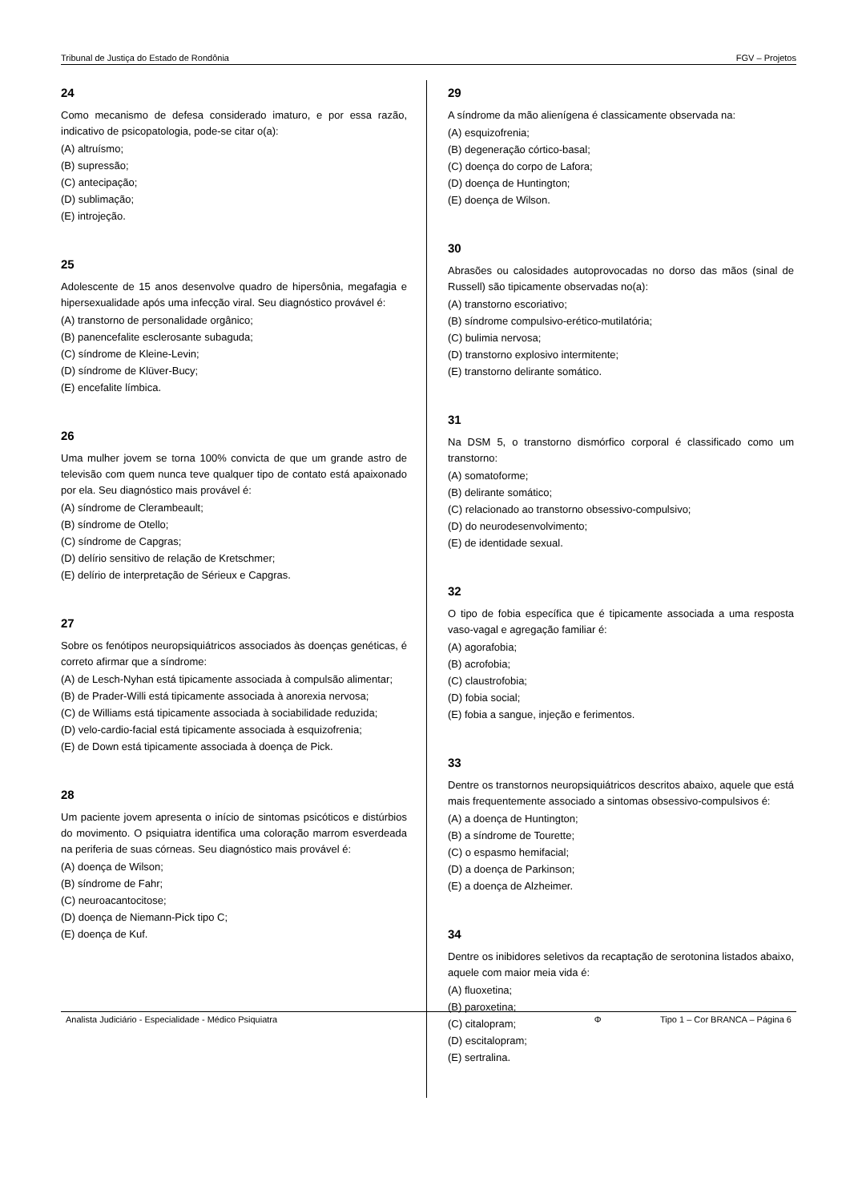Tribunal de Justiça do Estado de Rondônia FGV – Projetos
24
Como mecanismo de defesa considerado imaturo, e por essa razão, indicativo de psicopatologia, pode-se citar o(a):
(A) altruísmo;
(B) supressão;
(C) antecipação;
(D) sublimação;
(E) introjeção.
25
Adolescente de 15 anos desenvolve quadro de hipersônia, megafagia e hipersexualidade após uma infecção viral. Seu diagnóstico provável é:
(A) transtorno de personalidade orgânico;
(B) panencefalite esclerosante subaguda;
(C) síndrome de Kleine-Levin;
(D) síndrome de Klüver-Bucy;
(E) encefalite límbica.
26
Uma mulher jovem se torna 100% convicta de que um grande astro de televisão com quem nunca teve qualquer tipo de contato está apaixonado por ela. Seu diagnóstico mais provável é:
(A) síndrome de Clerambeault;
(B) síndrome de Otello;
(C) síndrome de Capgras;
(D) delírio sensitivo de relação de Kretschmer;
(E) delírio de interpretação de Sérieux e Capgras.
27
Sobre os fenótipos neuropsiquiátricos associados às doenças genéticas, é correto afirmar que a síndrome:
(A) de Lesch-Nyhan está tipicamente associada à compulsão alimentar;
(B) de Prader-Willi está tipicamente associada à anorexia nervosa;
(C) de Williams está tipicamente associada à sociabilidade reduzida;
(D) velo-cardio-facial está tipicamente associada à esquizofrenia;
(E) de Down está tipicamente associada à doença de Pick.
28
Um paciente jovem apresenta o início de sintomas psicóticos e distúrbios do movimento. O psiquiatra identifica uma coloração marrom esverdeada na periferia de suas córneas. Seu diagnóstico mais provável é:
(A) doença de Wilson;
(B) síndrome de Fahr;
(C) neuroacantocitose;
(D) doença de Niemann-Pick tipo C;
(E) doença de Kuf.
29
A síndrome da mão alienígena é classicamente observada na:
(A) esquizofrenia;
(B) degeneração córtico-basal;
(C) doença do corpo de Lafora;
(D) doença de Huntington;
(E) doença de Wilson.
30
Abrasões ou calosidades autoprovocadas no dorso das mãos (sinal de Russell) são tipicamente observadas no(a):
(A) transtorno escoriativo;
(B) síndrome compulsivo-erético-mutilatória;
(C) bulimia nervosa;
(D) transtorno explosivo intermitente;
(E) transtorno delirante somático.
31
Na DSM 5, o transtorno dismórfico corporal é classificado como um transtorno:
(A) somatoforme;
(B) delirante somático;
(C) relacionado ao transtorno obsessivo-compulsivo;
(D) do neurodesenvolvimento;
(E) de identidade sexual.
32
O tipo de fobia específica que é tipicamente associada a uma resposta vaso-vagal e agregação familiar é:
(A) agorafobia;
(B) acrofobia;
(C) claustrofobia;
(D) fobia social;
(E) fobia a sangue, injeção e ferimentos.
33
Dentre os transtornos neuropsiquiátricos descritos abaixo, aquele que está mais frequentemente associado a sintomas obsessivo-compulsivos é:
(A) a doença de Huntington;
(B) a síndrome de Tourette;
(C) o espasmo hemifacial;
(D) a doença de Parkinson;
(E) a doença de Alzheimer.
34
Dentre os inibidores seletivos da recaptação de serotonina listados abaixo, aquele com maior meia vida é:
(A) fluoxetina;
(B) paroxetina;
(C) citalopram;
(D) escitalopram;
(E) sertralina.
Analista Judiciário - Especialidade - Médico Psiquiatra Φ Tipo 1 – Cor BRANCA – Página 6